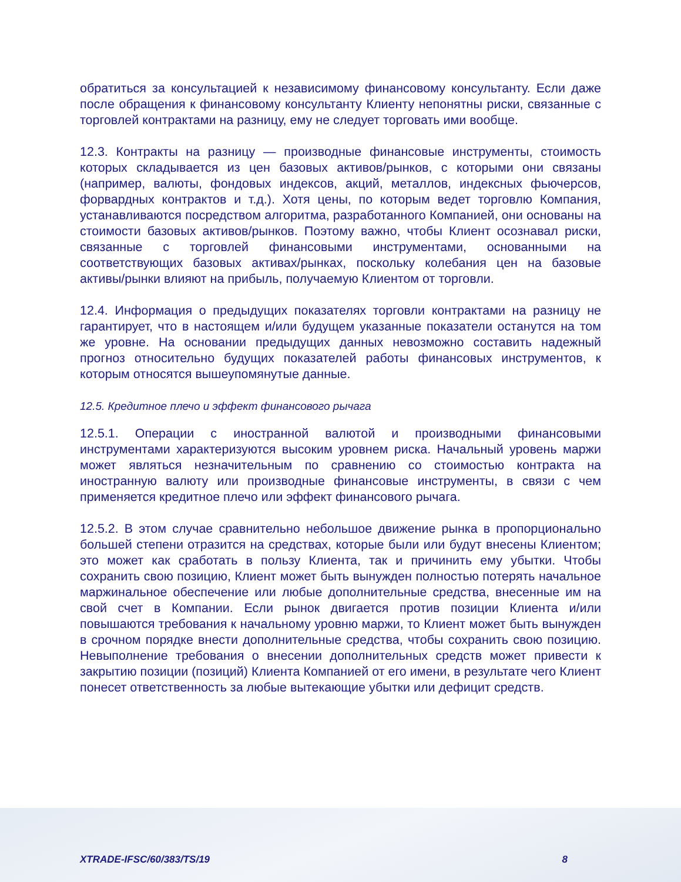обратиться за консультацией к независимому финансовому консультанту. Если даже после обращения к финансовому консультанту Клиенту непонятны риски, связанные с торговлей контрактами на разницу, ему не следует торговать ими вообще.
12.3. Контракты на разницу — производные финансовые инструменты, стоимость которых складывается из цен базовых активов/рынков, с которыми они связаны (например, валюты, фондовых индексов, акций, металлов, индексных фьючерсов, форвардных контрактов и т.д.). Хотя цены, по которым ведет торговлю Компания, устанавливаются посредством алгоритма, разработанного Компанией, они основаны на стоимости базовых активов/рынков. Поэтому важно, чтобы Клиент осознавал риски, связанные с торговлей финансовыми инструментами, основанными на соответствующих базовых активах/рынках, поскольку колебания цен на базовые активы/рынки влияют на прибыль, получаемую Клиентом от торговли.
12.4. Информация о предыдущих показателях торговли контрактами на разницу не гарантирует, что в настоящем и/или будущем указанные показатели останутся на том же уровне. На основании предыдущих данных невозможно составить надежный прогноз относительно будущих показателей работы финансовых инструментов, к которым относятся вышеупомянутые данные.
12.5. Кредитное плечо и эффект финансового рычага
12.5.1. Операции с иностранной валютой и производными финансовыми инструментами характеризуются высоким уровнем риска. Начальный уровень маржи может являться незначительным по сравнению со стоимостью контракта на иностранную валюту или производные финансовые инструменты, в связи с чем применяется кредитное плечо или эффект финансового рычага.
12.5.2. В этом случае сравнительно небольшое движение рынка в пропорционально большей степени отразится на средствах, которые были или будут внесены Клиентом; это может как сработать в пользу Клиента, так и причинить ему убытки. Чтобы сохранить свою позицию, Клиент может быть вынужден полностью потерять начальное маржинальное обеспечение или любые дополнительные средства, внесенные им на свой счет в Компании. Если рынок двигается против позиции Клиента и/или повышаются требования к начальному уровню маржи, то Клиент может быть вынужден в срочном порядке внести дополнительные средства, чтобы сохранить свою позицию. Невыполнение требования о внесении дополнительных средств может привести к закрытию позиции (позиций) Клиента Компанией от его имени, в результате чего Клиент понесет ответственность за любые вытекающие убытки или дефицит средств.
XTRADE-IFSC/60/383/TS/19 8